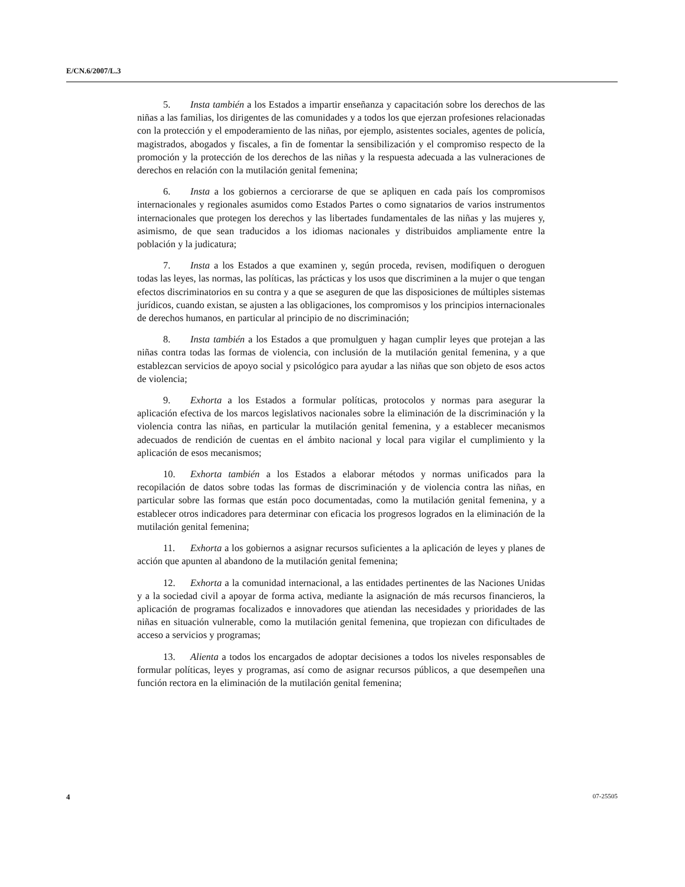E/CN.6/2007/L.3
5. Insta también a los Estados a impartir enseñanza y capacitación sobre los derechos de las niñas a las familias, los dirigentes de las comunidades y a todos los que ejerzan profesiones relacionadas con la protección y el empoderamiento de las niñas, por ejemplo, asistentes sociales, agentes de policía, magistrados, abogados y fiscales, a fin de fomentar la sensibilización y el compromiso respecto de la promoción y la protección de los derechos de las niñas y la respuesta adecuada a las vulneraciones de derechos en relación con la mutilación genital femenina;
6. Insta a los gobiernos a cerciorarse de que se apliquen en cada país los compromisos internacionales y regionales asumidos como Estados Partes o como signatarios de varios instrumentos internacionales que protegen los derechos y las libertades fundamentales de las niñas y las mujeres y, asimismo, de que sean traducidos a los idiomas nacionales y distribuidos ampliamente entre la población y la judicatura;
7. Insta a los Estados a que examinen y, según proceda, revisen, modifiquen o deroguen todas las leyes, las normas, las políticas, las prácticas y los usos que discriminen a la mujer o que tengan efectos discriminatorios en su contra y a que se aseguren de que las disposiciones de múltiples sistemas jurídicos, cuando existan, se ajusten a las obligaciones, los compromisos y los principios internacionales de derechos humanos, en particular al principio de no discriminación;
8. Insta también a los Estados a que promulguen y hagan cumplir leyes que protejan a las niñas contra todas las formas de violencia, con inclusión de la mutilación genital femenina, y a que establezcan servicios de apoyo social y psicológico para ayudar a las niñas que son objeto de esos actos de violencia;
9. Exhorta a los Estados a formular políticas, protocolos y normas para asegurar la aplicación efectiva de los marcos legislativos nacionales sobre la eliminación de la discriminación y la violencia contra las niñas, en particular la mutilación genital femenina, y a establecer mecanismos adecuados de rendición de cuentas en el ámbito nacional y local para vigilar el cumplimiento y la aplicación de esos mecanismos;
10. Exhorta también a los Estados a elaborar métodos y normas unificados para la recopilación de datos sobre todas las formas de discriminación y de violencia contra las niñas, en particular sobre las formas que están poco documentadas, como la mutilación genital femenina, y a establecer otros indicadores para determinar con eficacia los progresos logrados en la eliminación de la mutilación genital femenina;
11. Exhorta a los gobiernos a asignar recursos suficientes a la aplicación de leyes y planes de acción que apunten al abandono de la mutilación genital femenina;
12. Exhorta a la comunidad internacional, a las entidades pertinentes de las Naciones Unidas y a la sociedad civil a apoyar de forma activa, mediante la asignación de más recursos financieros, la aplicación de programas focalizados e innovadores que atiendan las necesidades y prioridades de las niñas en situación vulnerable, como la mutilación genital femenina, que tropiezan con dificultades de acceso a servicios y programas;
13. Alienta a todos los encargados de adoptar decisiones a todos los niveles responsables de formular políticas, leyes y programas, así como de asignar recursos públicos, a que desempeñen una función rectora en la eliminación de la mutilación genital femenina;
4 07-25505